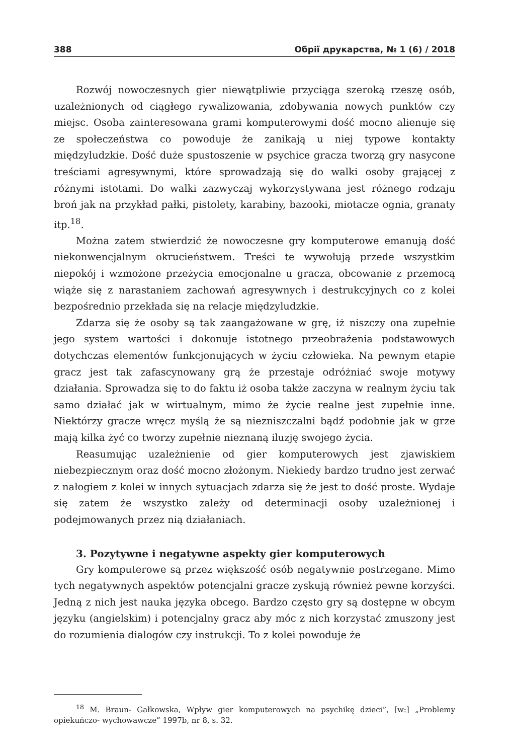388 Обрії друкарства, № 1 (6) / 2018
Rozwój nowoczesnych gier niewątpliwie przyciąga szeroką rzeszę osób, uzależnionych od ciągłego rywalizowania, zdobywania nowych punktów czy miejsc. Osoba zainteresowana grami komputerowymi dość mocno alienuje się ze społeczeństwa co powoduje że zanikają u niej typowe kontakty międzyludzkie. Dość duże spustoszenie w psychice gracza tworzą gry nasycone treściami agresywnymi, które sprowadzają się do walki osoby grającej z różnymi istotami. Do walki zazwyczaj wykorzystywana jest różnego rodzaju broń jak na przykład pałki, pistolety, karabiny, bazooki, miotacze ognia, granaty itp.<sup>18</sup>.
Można zatem stwierdzić że nowoczesne gry komputerowe emanują dość niekonwencjalnym okrucieństwem. Treści te wywołują przede wszystkim niepokój i wzmożone przeżycia emocjonalne u gracza, obcowanie z przemocą wiąże się z narastaniem zachowań agresywnych i destrukcyjnych co z kolei bezpośrednio przekłada się na relacje międzyludzkie.
Zdarza się że osoby są tak zaangażowane w grę, iż niszczy ona zupełnie jego system wartości i dokonuje istotnego przeobrażenia podstawowych dotychczas elementów funkcjonujących w życiu człowieka. Na pewnym etapie gracz jest tak zafascynowany grą że przestaje odróżniać swoje motywy działania. Sprowadza się to do faktu iż osoba także zaczyna w realnym życiu tak samo działać jak w wirtualnym, mimo że życie realne jest zupełnie inne. Niektórzy gracze wręcz myślą że są niezniszczalni bądź podobnie jak w grze mają kilka żyć co tworzy zupełnie nieznaną iluzję swojego życia.
Reasumując uzależnienie od gier komputerowych jest zjawiskiem niebezpiecznym oraz dość mocno złożonym. Niekiedy bardzo trudno jest zerwać z nałogiem z kolei w innych sytuacjach zdarza się że jest to dość proste. Wydaje się zatem że wszystko zależy od determinacji osoby uzależnionej i podejmowanych przez nią działaniach.
3. Pozytywne i negatywne aspekty gier komputerowych
Gry komputerowe są przez większość osób negatywnie postrzegane. Mimo tych negatywnych aspektów potencjalni gracze zyskują również pewne korzyści. Jedną z nich jest nauka języka obcego. Bardzo często gry są dostępne w obcym języku (angielskim) i potencjalny gracz aby móc z nich korzystać zmuszony jest do rozumienia dialogów czy instrukcji. To z kolei powoduje że
<sup>18</sup> M. Braun- Gałkowska, Wpływ gier komputerowych na psychikę dzieci”, [w:] „Problemy opiekuńczo- wychowawcze” 1997b, nr 8, s. 32.